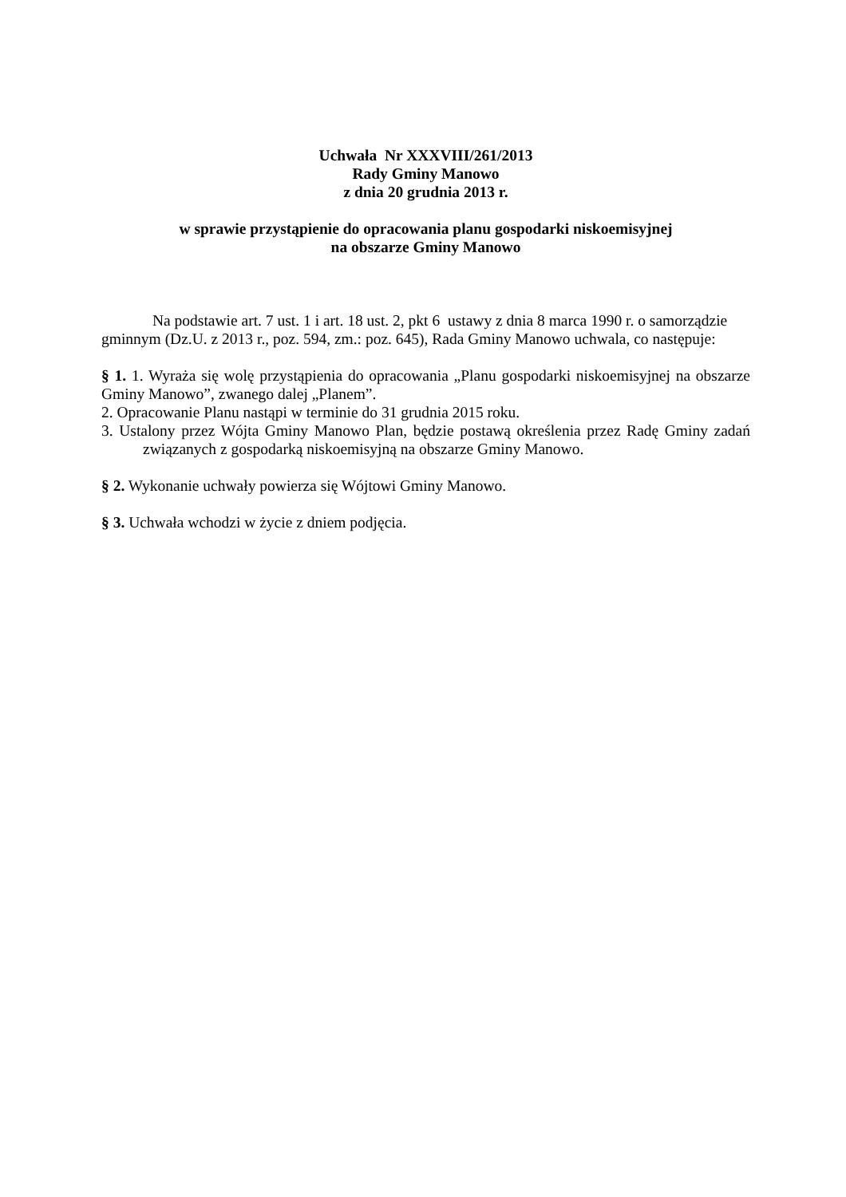Uchwała Nr XXXVIII/261/2013
Rady Gminy Manowo
z dnia 20 grudnia 2013 r.
w sprawie przystąpienie do opracowania planu gospodarki niskoemisyjnej
na obszarze Gminy Manowo
Na podstawie art. 7 ust. 1 i art. 18 ust. 2, pkt 6 ustawy z dnia 8 marca 1990 r. o samorządzie gminnym (Dz.U. z 2013 r., poz. 594, zm.: poz. 645), Rada Gminy Manowo uchwala, co następuje:
§ 1. 1. Wyraża się wolę przystąpienia do opracowania „Planu gospodarki niskoemisyjnej na obszarze Gminy Manowo”, zwanego dalej „Planem”.
2. Opracowanie Planu nastąpi w terminie do 31 grudnia 2015 roku.
3. Ustalony przez Wójta Gminy Manowo Plan, będzie postawą określenia przez Radę Gminy zadań związanych z gospodarką niskoemisyjną na obszarze Gminy Manowo.
§ 2. Wykonanie uchwały powierza się Wójtowi Gminy Manowo.
§ 3. Uchwała wchodzi w życie z dniem podjęcia.